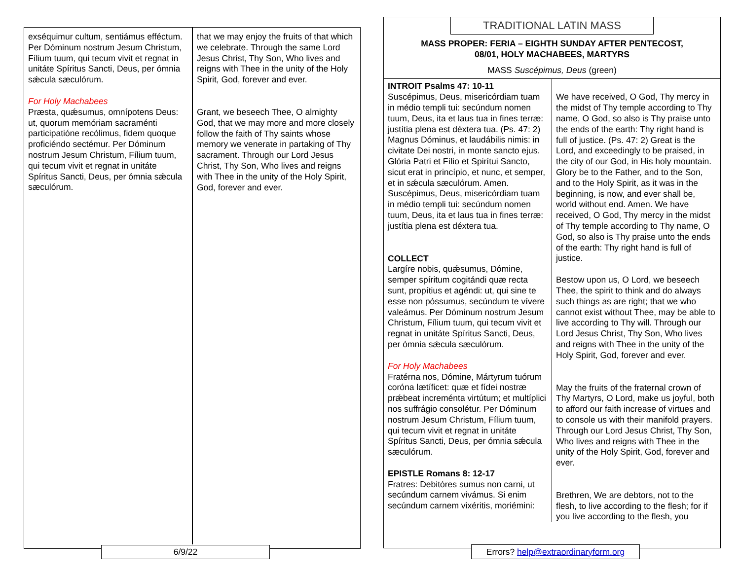| exséquimur cultum, sentiámus efféctum. Per Dóminum nostrum Jesum Christum, Fílium tuum, qui tecum vivit et regnat in unitáte Spíritus Sancti, Deus, per ómnia sǽcula sæculórum. For Holy Machabees Præsta, quǽsumus, omnípotens Deus: ut, quorum memóriam sacraménti participatióne recólimus, fidem quoque proficiéndo sectémur. Per Dóminum nostrum Jesum Christum, Fílium tuum, qui tecum vivit et regnat in unitáte Spíritus Sancti, Deus, per ómnia sǽcula sæculórum. | that we may enjoy the fruits of that which we celebrate. Through the same Lord Jesus Christ, Thy Son, Who lives and reigns with Thee in the unity of the Holy Spirit, God, forever and ever. Grant, we beseech Thee, O almighty God, that we may more and more closely follow the faith of Thy saints whose memory we venerate in partaking of Thy sacrament. Through our Lord Jesus Christ, Thy Son, Who lives and reigns with Thee in the unity of the Holy Spirit, God, forever and ever. |
6/9/22
TRADITIONAL LATIN MASS
MASS PROPER: FERIA – EIGHTH SUNDAY AFTER PENTECOST,
08/01, HOLY MACHABEES, MARTYRS
MASS Suscépimus, Deus (green)
| INTROIT Psalms 47: 10-11 Suscépimus, Deus, misericórdiam tuam in médio templi tui: secúndum nomen tuum, Deus, ita et laus tua in fines terræ: justítia plena est déxtera tua. (Ps. 47: 2) Magnus Dóminus, et laudábilis nimis: in civitate Dei nostri, in monte sancto ejus. Glória Patri et Fílio et Spirítui Sancto, sicut erat in princípio, et nunc, et semper, et in sǽcula sæculórum. Amen. Suscépimus, Deus, misericórdiam tuam in médio templi tui: secúndum nomen tuum, Deus, ita et laus tua in fines terræ: justítia plena est déxtera tua. COLLECT Largíre nobis, quǽsumus, Dómine, semper spíritum cogitándi quæ recta sunt, propítius et agéndi: ut, qui sine te esse non póssumus, secúndum te vívere valeámus. Per Dóminum nostrum Jesum Christum, Fílium tuum, qui tecum vivit et regnat in unitáte Spíritus Sancti, Deus, per ómnia sǽcula sæculórum. For Holy Machabees Fratérna nos, Dómine, Mártyrum tuórum coróna lætíficet: quæ et fídei nostræ prǽbeat increménta virtútum; et multíplici nos suffrágio consolétur. Per Dóminum nostrum Jesum Christum, Fílium tuum, qui tecum vivit et regnat in unitáte Spíritus Sancti, Deus, per ómnia sǽcula sæculórum. EPISTLE Romans 8: 12-17 Fratres: Debitóres sumus non carni, ut secúndum carnem vivámus. Si enim secúndum carnem vixéritis, moriémini: | We have received, O God, Thy mercy in the midst of Thy temple according to Thy name, O God, so also is Thy praise unto the ends of the earth: Thy right hand is full of justice. (Ps. 47: 2) Great is the Lord, and exceedingly to be praised, in the city of our God, in His holy mountain. Glory be to the Father, and to the Son, and to the Holy Spirit, as it was in the beginning, is now, and ever shall be, world without end. Amen. We have received, O God, Thy mercy in the midst of Thy temple according to Thy name, O God, so also is Thy praise unto the ends of the earth: Thy right hand is full of justice. Bestow upon us, O Lord, we beseech Thee, the spirit to think and do always such things as are right; that we who cannot exist without Thee, may be able to live according to Thy will. Through our Lord Jesus Christ, Thy Son, Who lives and reigns with Thee in the unity of the Holy Spirit, God, forever and ever. May the fruits of the fraternal crown of Thy Martyrs, O Lord, make us joyful, both to afford our faith increase of virtues and to console us with their manifold prayers. Through our Lord Jesus Christ, Thy Son, Who lives and reigns with Thee in the unity of the Holy Spirit, God, forever and ever. Brethren, We are debtors, not to the flesh, to live according to the flesh; for if you live according to the flesh, you |
Errors? help@extraordinaryform.org